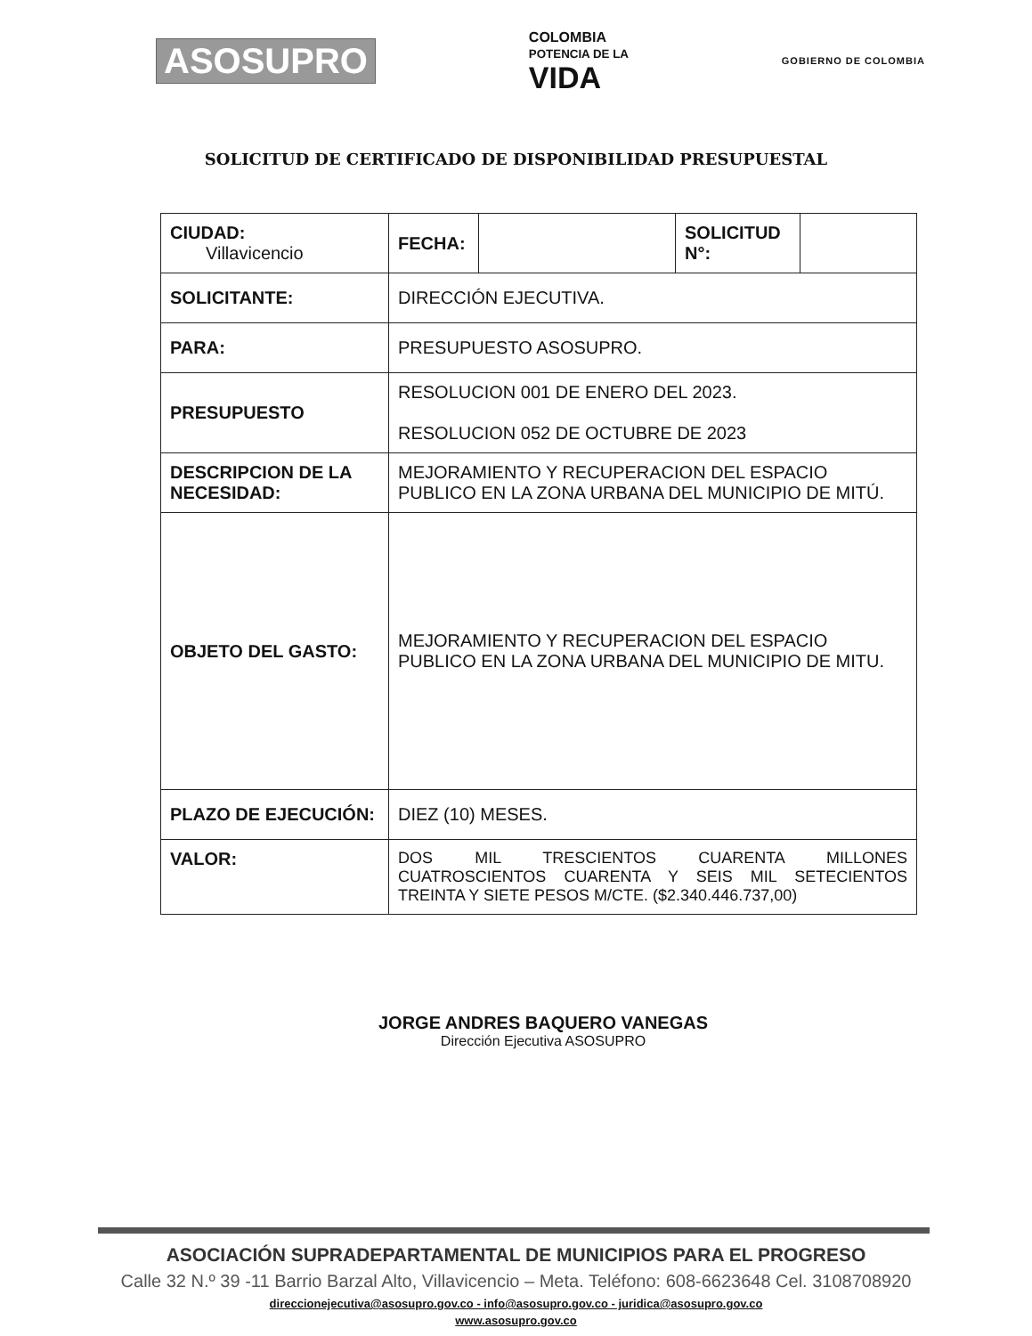ASOSUPRO
COLOMBIA
POTENCIA DE LA
VIDA
GOBIERNO DE COLOMBIA
SOLICITUD DE CERTIFICADO DE DISPONIBILIDAD PRESUPUESTAL
| CIUDAD: Villavicencio | / FECHA: / / SOLICITUD N°: / / |
| SOLICITANTE: | DIRECCIÓN EJECUTIVA. |
| PARA: | PRESUPUESTO ASOSUPRO. |
| PRESUPUESTO | RESOLUCION 001 DE ENERO DEL 2023. RESOLUCION 052 DE OCTUBRE DE 2023 |
| DESCRIPCION DE LA NECESIDAD: | MEJORAMIENTO Y RECUPERACION DEL ESPACIO PUBLICO EN LA ZONA URBANA DEL MUNICIPIO DE MITÚ. |
| OBJETO DEL GASTO: | MEJORAMIENTO Y RECUPERACION DEL ESPACIO PUBLICO EN LA ZONA URBANA DEL MUNICIPIO DE MITU. |
| PLAZO DE EJECUCIÓN: | DIEZ (10) MESES. |
| VALOR: | DOS MIL TRESCIENTOS CUARENTA MILLONES CUATROSCIENTOS CUARENTA Y SEIS MIL SETECIENTOS TREINTA Y SIETE PESOS M/CTE. ($2.340.446.737,00) |
JORGE ANDRES BAQUERO VANEGAS
Dirección Ejecutiva ASOSUPRO
ASOCIACIÓN SUPRADEPARTAMENTAL DE MUNICIPIOS PARA EL PROGRESO
Calle 32 N.º 39 -11 Barrio Barzal Alto, Villavicencio – Meta. Teléfono: 608-6623648 Cel. 3108708920
direccionejecutiva@asosupro.gov.co - info@asosupro.gov.co - juridica@asosupro.gov.co
www.asosupro.gov.co